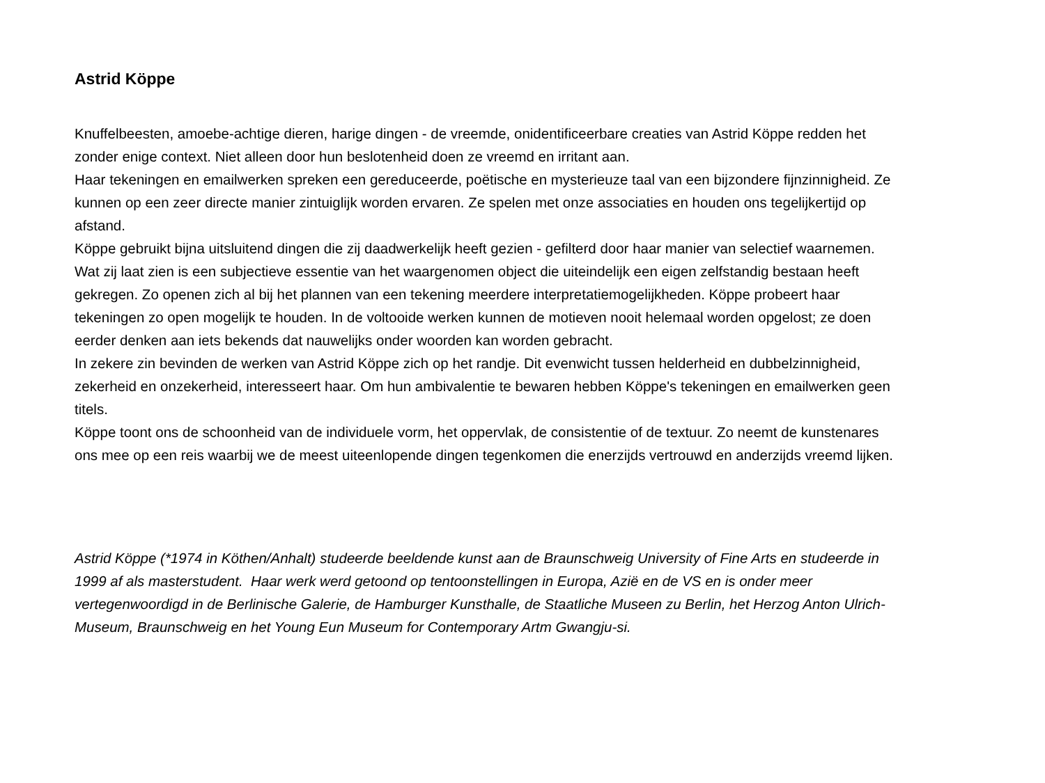Astrid Köppe
Knuffelbeesten, amoebe-achtige dieren, harige dingen - de vreemde, onidentificeerbare creaties van Astrid Köppe redden het zonder enige context. Niet alleen door hun beslotenheid doen ze vreemd en irritant aan.
Haar tekeningen en emailwerken spreken een gereduceerde, poëtische en mysterieuze taal van een bijzondere fijnzinnigheid. Ze kunnen op een zeer directe manier zintuiglijk worden ervaren. Ze spelen met onze associaties en houden ons tegelijkertijd op afstand.
Köppe gebruikt bijna uitsluitend dingen die zij daadwerkelijk heeft gezien - gefilterd door haar manier van selectief waarnemen. Wat zij laat zien is een subjectieve essentie van het waargenomen object die uiteindelijk een eigen zelfstandig bestaan heeft gekregen. Zo openen zich al bij het plannen van een tekening meerdere interpretatiemogelijkheden. Köppe probeert haar tekeningen zo open mogelijk te houden. In de voltooide werken kunnen de motieven nooit helemaal worden opgelost; ze doen eerder denken aan iets bekends dat nauwelijks onder woorden kan worden gebracht.
In zekere zin bevinden de werken van Astrid Köppe zich op het randje. Dit evenwicht tussen helderheid en dubbelzinnigheid, zekerheid en onzekerheid, interesseert haar. Om hun ambivalentie te bewaren hebben Köppe's tekeningen en emailwerken geen titels.
Köppe toont ons de schoonheid van de individuele vorm, het oppervlak, de consistentie of de textuur. Zo neemt de kunstenares ons mee op een reis waarbij we de meest uiteenlopende dingen tegenkomen die enerzijds vertrouwd en anderzijds vreemd lijken.
Astrid Köppe (*1974 in Köthen/Anhalt) studeerde beeldende kunst aan de Braunschweig University of Fine Arts en studeerde in 1999 af als masterstudent. Haar werk werd getoond op tentoonstellingen in Europa, Azië en de VS en is onder meer vertegenwoordigd in de Berlinische Galerie, de Hamburger Kunsthalle, de Staatliche Museen zu Berlin, het Herzog Anton Ulrich-Museum, Braunschweig en het Young Eun Museum for Contemporary Artm Gwangju-si.